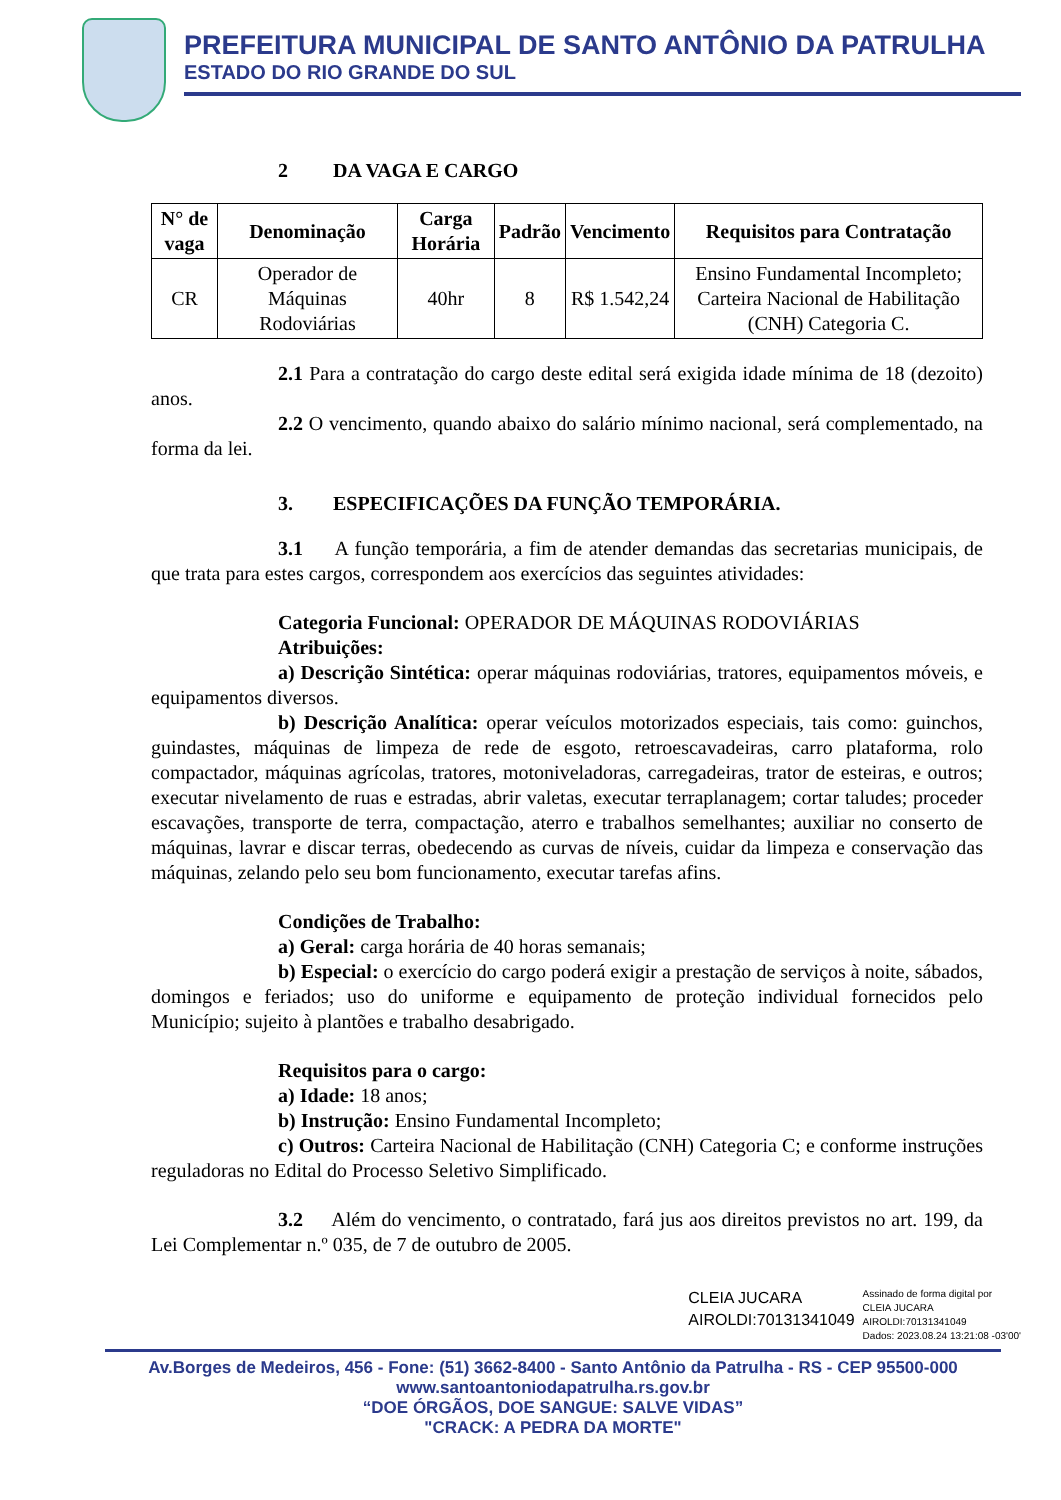PREFEITURA MUNICIPAL DE SANTO ANTÔNIO DA PATRULHA
ESTADO DO RIO GRANDE DO SUL
2 DA VAGA E CARGO
| N° de vaga | Denominação | Carga Horária | Padrão | Vencimento | Requisitos para Contratação |
| --- | --- | --- | --- | --- | --- |
| CR | Operador de Máquinas Rodoviárias | 40hr | 8 | R$ 1.542,24 | Ensino Fundamental Incompleto; Carteira Nacional de Habilitação (CNH) Categoria C. |
2.1 Para a contratação do cargo deste edital será exigida idade mínima de 18 (dezoito) anos.
2.2 O vencimento, quando abaixo do salário mínimo nacional, será complementado, na forma da lei.
3. ESPECIFICAÇÕES DA FUNÇÃO TEMPORÁRIA.
3.1 A função temporária, a fim de atender demandas das secretarias municipais, de que trata para estes cargos, correspondem aos exercícios das seguintes atividades:
Categoria Funcional: OPERADOR DE MÁQUINAS RODOVIÁRIAS
Atribuições:
a) Descrição Sintética: operar máquinas rodoviárias, tratores, equipamentos móveis, e equipamentos diversos.
b) Descrição Analítica: operar veículos motorizados especiais, tais como: guinchos, guindastes, máquinas de limpeza de rede de esgoto, retroescavadeiras, carro plataforma, rolo compactador, máquinas agrícolas, tratores, motoniveladoras, carregadeiras, trator de esteiras, e outros; executar nivelamento de ruas e estradas, abrir valetas, executar terraplanagem; cortar taludes; proceder escavações, transporte de terra, compactação, aterro e trabalhos semelhantes; auxiliar no conserto de máquinas, lavrar e discar terras, obedecendo as curvas de níveis, cuidar da limpeza e conservação das máquinas, zelando pelo seu bom funcionamento, executar tarefas afins.
Condições de Trabalho:
a) Geral: carga horária de 40 horas semanais;
b) Especial: o exercício do cargo poderá exigir a prestação de serviços à noite, sábados, domingos e feriados; uso do uniforme e equipamento de proteção individual fornecidos pelo Município; sujeito à plantões e trabalho desabrigado.
Requisitos para o cargo:
a) Idade: 18 anos;
b) Instrução: Ensino Fundamental Incompleto;
c) Outros: Carteira Nacional de Habilitação (CNH) Categoria C; e conforme instruções reguladoras no Edital do Processo Seletivo Simplificado.
3.2 Além do vencimento, o contratado, fará jus aos direitos previstos no art. 199, da Lei Complementar n.º 035, de 7 de outubro de 2005.
CLEIA JUCARA
AIROLDI:70131341049
Assinado de forma digital por
CLEIA JUCARA
AIROLDI:70131341049
Dados: 2023.08.24 13:21:08 -03'00'
Av.Borges de Medeiros, 456 - Fone: (51) 3662-8400 - Santo Antônio da Patrulha - RS - CEP 95500-000
www.santoantoniodapatrulha.rs.gov.br
“DOE ÓRGÃOS, DOE SANGUE: SALVE VIDAS”
"CRACK: A PEDRA DA MORTE"